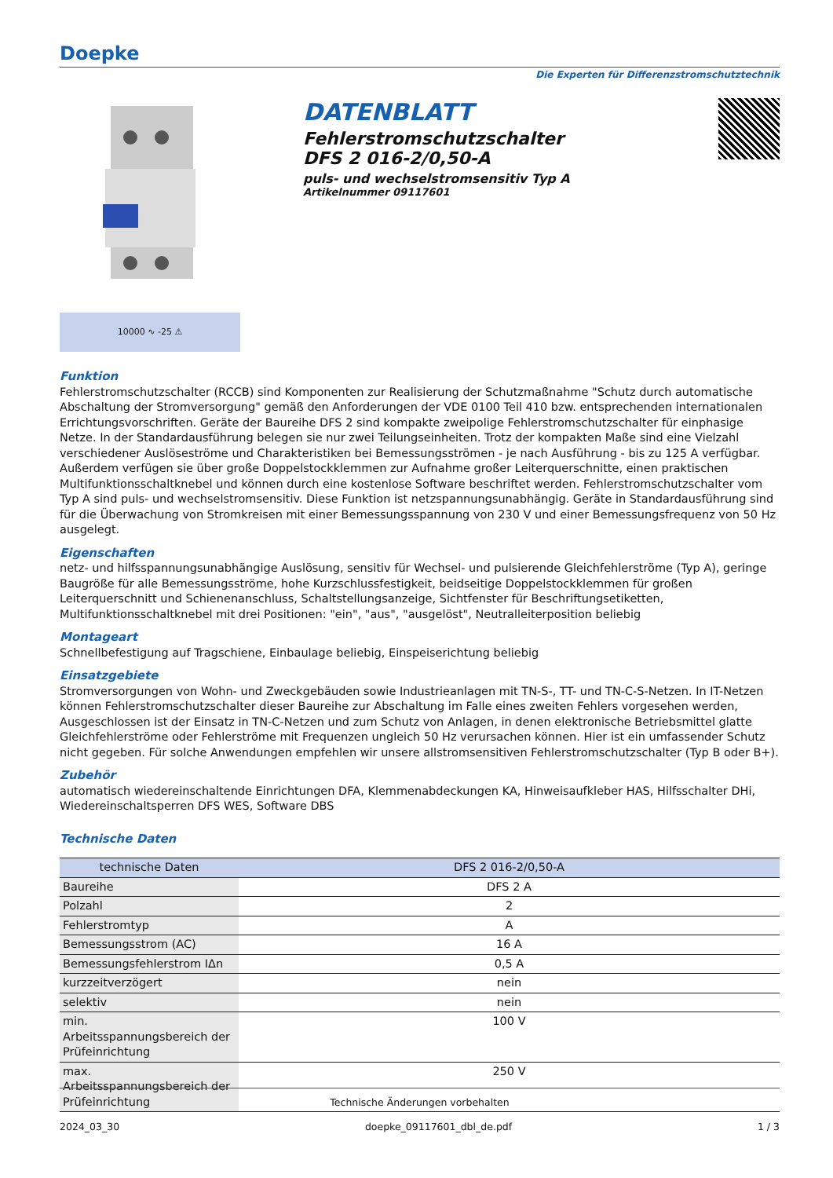Doepke
Die Experten für Differenzstromschutztechnik
DATENBLATT
Fehlerstromschutzschalter
DFS 2 016-2/0,50-A
puls- und wechselstromsensitiv Typ A
Artikelnummer 09117601
10000 ∿ -25 ⚠
Funktion
Fehlerstromschutzschalter (RCCB) sind Komponenten zur Realisierung der Schutzmaßnahme "Schutz durch automatische Abschaltung der Stromversorgung" gemäß den Anforderungen der VDE 0100 Teil 410 bzw. entsprechenden internationalen Errichtungsvorschriften. Geräte der Baureihe DFS 2 sind kompakte zweipolige Fehlerstromschutzschalter für einphasige Netze. In der Standardausführung belegen sie nur zwei Teilungseinheiten. Trotz der kompakten Maße sind eine Vielzahl verschiedener Auslöseströme und Charakteristiken bei Bemessungsströmen - je nach Ausführung - bis zu 125 A verfügbar. Außerdem verfügen sie über große Doppelstockklemmen zur Aufnahme großer Leiterquerschnitte, einen praktischen Multifunktionsschaltknebel und können durch eine kostenlose Software beschriftet werden. Fehlerstromschutzschalter vom Typ A sind puls- und wechselstromsensitiv. Diese Funktion ist netzspannungsunabhängig. Geräte in Standardausführung sind für die Überwachung von Stromkreisen mit einer Bemessungsspannung von 230 V und einer Bemessungsfrequenz von 50 Hz ausgelegt.
Eigenschaften
netz- und hilfsspannungsunabhängige Auslösung, sensitiv für Wechsel- und pulsierende Gleichfehlerströme (Typ A), geringe Baugröße für alle Bemessungsströme, hohe Kurzschlussfestigkeit, beidseitige Doppelstockklemmen für großen Leiterquerschnitt und Schienenanschluss, Schaltstellungsanzeige, Sichtfenster für Beschriftungsetiketten, Multifunktionsschaltknebel mit drei Positionen: "ein", "aus", "ausgelöst", Neutralleiterposition beliebig
Montageart
Schnellbefestigung auf Tragschiene, Einbaulage beliebig, Einspeiserichtung beliebig
Einsatzgebiete
Stromversorgungen von Wohn- und Zweckgebäuden sowie Industrieanlagen mit TN-S-, TT- und TN-C-S-Netzen. In IT-Netzen können Fehlerstromschutzschalter dieser Baureihe zur Abschaltung im Falle eines zweiten Fehlers vorgesehen werden, Ausgeschlossen ist der Einsatz in TN-C-Netzen und zum Schutz von Anlagen, in denen elektronische Betriebsmittel glatte Gleichfehlerströme oder Fehlerströme mit Frequenzen ungleich 50 Hz verursachen können. Hier ist ein umfassender Schutz nicht gegeben. Für solche Anwendungen empfehlen wir unsere allstromsensitiven Fehlerstromschutzschalter (Typ B oder B+).
Zubehör
automatisch wiedereinschaltende Einrichtungen DFA, Klemmenabdeckungen KA, Hinweisaufkleber HAS, Hilfsschalter DHi, Wiedereinschaltsperren DFS WES, Software DBS
Technische Daten
| technische Daten | DFS 2 016-2/0,50-A |
| --- | --- |
| Baureihe | DFS 2 A |
| Polzahl | 2 |
| Fehlerstromtyp | A |
| Bemessungsstrom (AC) | 16 A |
| Bemessungsfehlerstrom IΔn | 0,5 A |
| kurzzeitverzögert | nein |
| selektiv | nein |
| min. Arbeitsspannungsbereich der Prüfeinrichtung | 100 V |
| max. Arbeitsspannungsbereich der Prüfeinrichtung | 250 V |
Technische Änderungen vorbehalten
2024_03_30 doepke_09117601_dbl_de.pdf 1 / 3